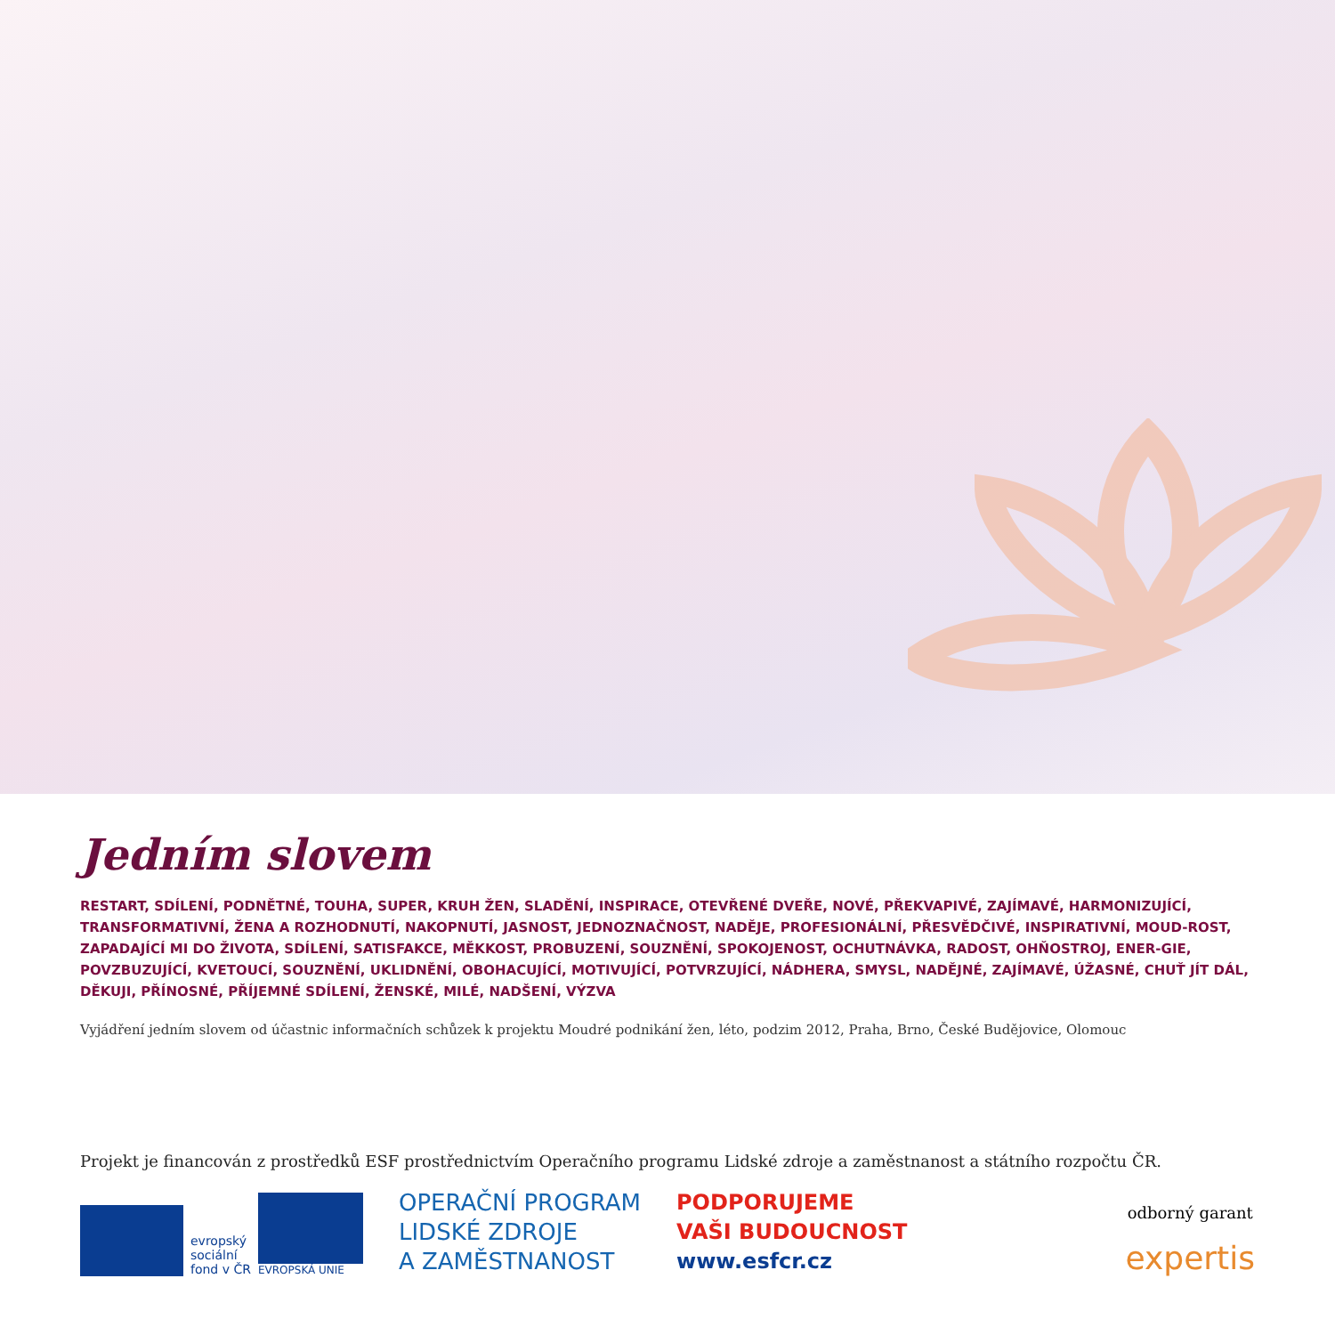Jedním slovem
RESTART, SDÍLENÍ, PODNĚTNÉ, TOUHA, SUPER, KRUH ŽEN, SLADĚNÍ, INSPIRACE, OTEVŘENÉ DVEŘE, NOVÉ, PŘEKVAPIVÉ, ZAJÍMAVÉ, HARMONIZUJÍCÍ, TRANSFORMATIVNÍ, ŽENA A ROZHODNUTÍ, NAKOPNUTÍ, JASNOST, JEDNOZNAČNOST, NADĚJE, PROFESIONÁLNÍ, PŘESVĚDČIVÉ, INSPIRATIVNÍ, MOUD-ROST, ZAPADAJÍCÍ MI DO ŽIVOTA, SDÍLENÍ, SATISFAKCE, MĚKKOST, PROBUZENÍ, SOUZNĚNÍ, SPOKOJENOST, OCHUTNÁVKA, RADOST, OHŇOSTROJ, ENER-GIE, POVZBUZUJÍCÍ, KVETOUCÍ, SOUZNĚNÍ, UKLIDNĚNÍ, OBOHACUJÍCÍ, MOTIVUJÍCÍ, POTVRZUJÍCÍ, NÁDHERA, SMYSL, NADĚJNÉ, ZAJÍMAVÉ, ÚŽASNÉ, CHUŤ JÍT DÁL, DĚKUJI, PŘÍNOSNÉ, PŘÍJEMNÉ SDÍLENÍ, ŽENSKÉ, MILÉ, NADŠENÍ, VÝZVA
Vyjádření jedním slovem od účastnic informačních schůzek k projektu Moudré podnikání žen, léto, podzim 2012, Praha, Brno, České Budějovice, Olomouc
Projekt je financován z prostředků ESF prostřednictvím Operačního programu Lidské zdroje a zaměstnanost a státního rozpočtu ČR.
evropský
sociální
fond v ČR
EVROPSKÁ UNIE
OPERAČNÍ PROGRAM
LIDSKÉ ZDROJE
A ZAMĚSTNANOST
PODPORUJEME
VAŠI BUDOUCNOST
www.esfcr.cz
odborný garant
expertis